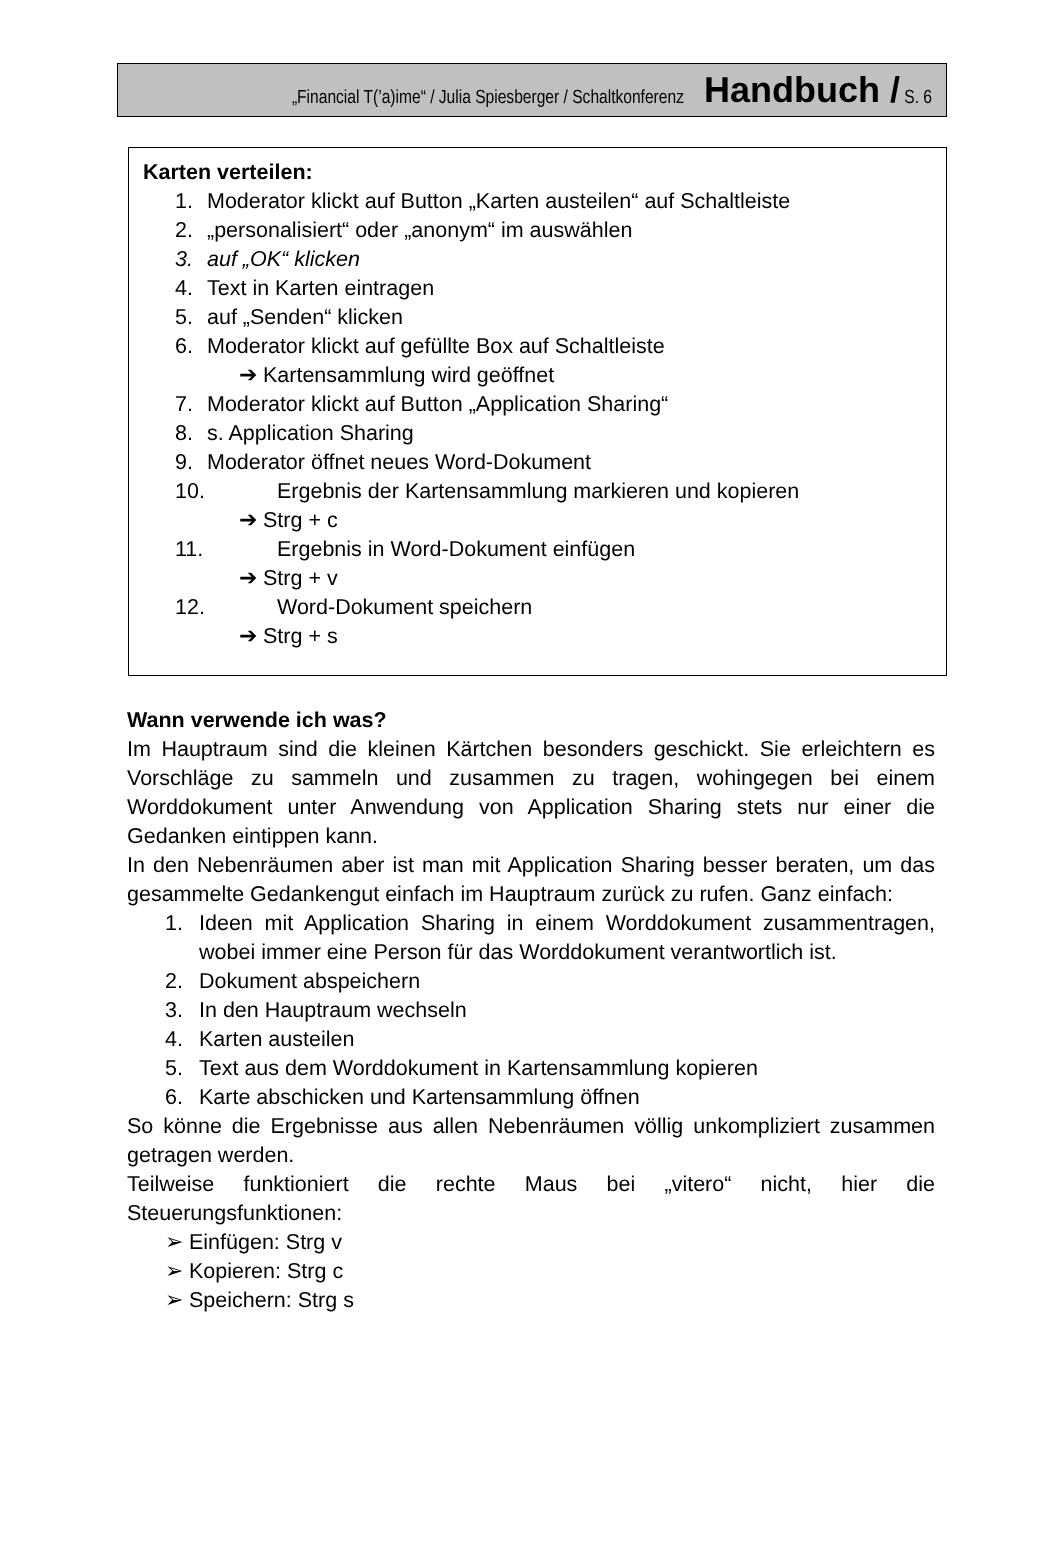„Financial T(’a)ime“ / Julia Spiesberger / Schaltkonferenz Handbuch / S. 6
Karten verteilen:
1. Moderator klickt auf Button „Karten austeilen“ auf Schaltleiste
2. „personalisiert“ oder „anonym“ im auswählen
3. auf „OK“ klicken
4. Text in Karten eintragen
5. auf „Senden“ klicken
6. Moderator klickt auf gefüllte Box auf Schaltleiste
➔ Kartensammlung wird geöffnet
7. Moderator klickt auf Button „Application Sharing“
8. s. Application Sharing
9. Moderator öffnet neues Word-Dokument
10. Ergebnis der Kartensammlung markieren und kopieren
➔ Strg + c
11. Ergebnis in Word-Dokument einfügen
➔ Strg + v
12. Word-Dokument speichern
➔ Strg + s
Wann verwende ich was?
Im Hauptraum sind die kleinen Kärtchen besonders geschickt. Sie erleichtern es Vorschläge zu sammeln und zusammen zu tragen, wohingegen bei einem Worddokument unter Anwendung von Application Sharing stets nur einer die Gedanken eintippen kann.
In den Nebenräumen aber ist man mit Application Sharing besser beraten, um das gesammelte Gedankengut einfach im Hauptraum zurück zu rufen. Ganz einfach:
1. Ideen mit Application Sharing in einem Worddokument zusammentragen, wobei immer eine Person für das Worddokument verantwortlich ist.
2. Dokument abspeichern
3. In den Hauptraum wechseln
4. Karten austeilen
5. Text aus dem Worddokument in Kartensammlung kopieren
6. Karte abschicken und Kartensammlung öffnen
So könne die Ergebnisse aus allen Nebenräumen völlig unkompliziert zusammen getragen werden.
Teilweise funktioniert die rechte Maus bei „vitero“ nicht, hier die Steuerungsfunktionen:
➢ Einfügen: Strg v
➢ Kopieren: Strg c
➢ Speichern: Strg s